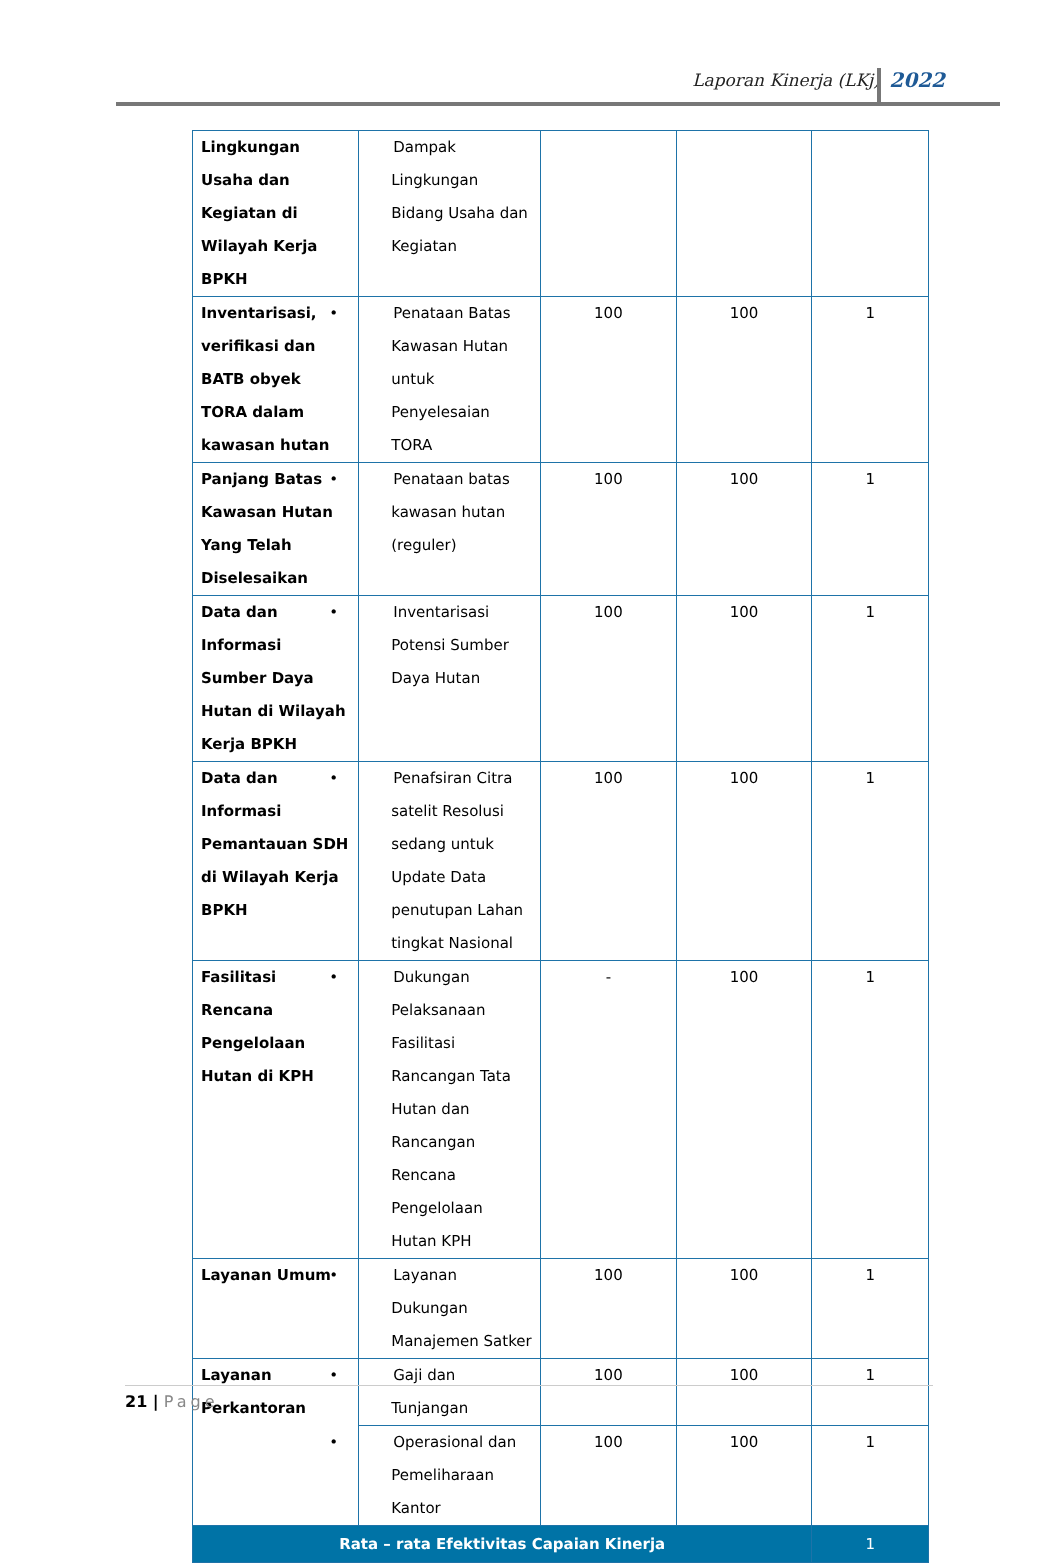Laporan Kinerja (LKj) 2022
| Lingkungan Usaha dan Kegiatan di Wilayah Kerja BPKH | Dampak Lingkungan Bidang Usaha dan Kegiatan | | | |
| Inventarisasi, verifikasi dan BATB obyek TORA dalam kawasan hutan | • Penataan Batas Kawasan Hutan untuk Penyelesaian TORA | 100 | 100 | 1 |
| Panjang Batas Kawasan Hutan Yang Telah Diselesaikan | • Penataan batas kawasan hutan (reguler) | 100 | 100 | 1 |
| Data dan Informasi Sumber Daya Hutan di Wilayah Kerja BPKH | • Inventarisasi Potensi Sumber Daya Hutan | 100 | 100 | 1 |
| Data dan Informasi Pemantauan SDH di Wilayah Kerja BPKH | • Penafsiran Citra satelit Resolusi sedang untuk Update Data penutupan Lahan tingkat Nasional | 100 | 100 | 1 |
| Fasilitasi Rencana Pengelolaan Hutan di KPH | • Dukungan Pelaksanaan Fasilitasi Rancangan Tata Hutan dan Rancangan Rencana Pengelolaan Hutan KPH | - | 100 | 1 |
| Layanan Umum | • Layanan Dukungan Manajemen Satker | 100 | 100 | 1 |
| Layanan Perkantoran | • Gaji dan Tunjangan | 100 | 100 | 1 |
| | • Operasional dan Pemeliharaan Kantor | 100 | 100 | 1 |
| Rata – rata Efektivitas Capaian Kinerja | | | | 1 |
21 | Page